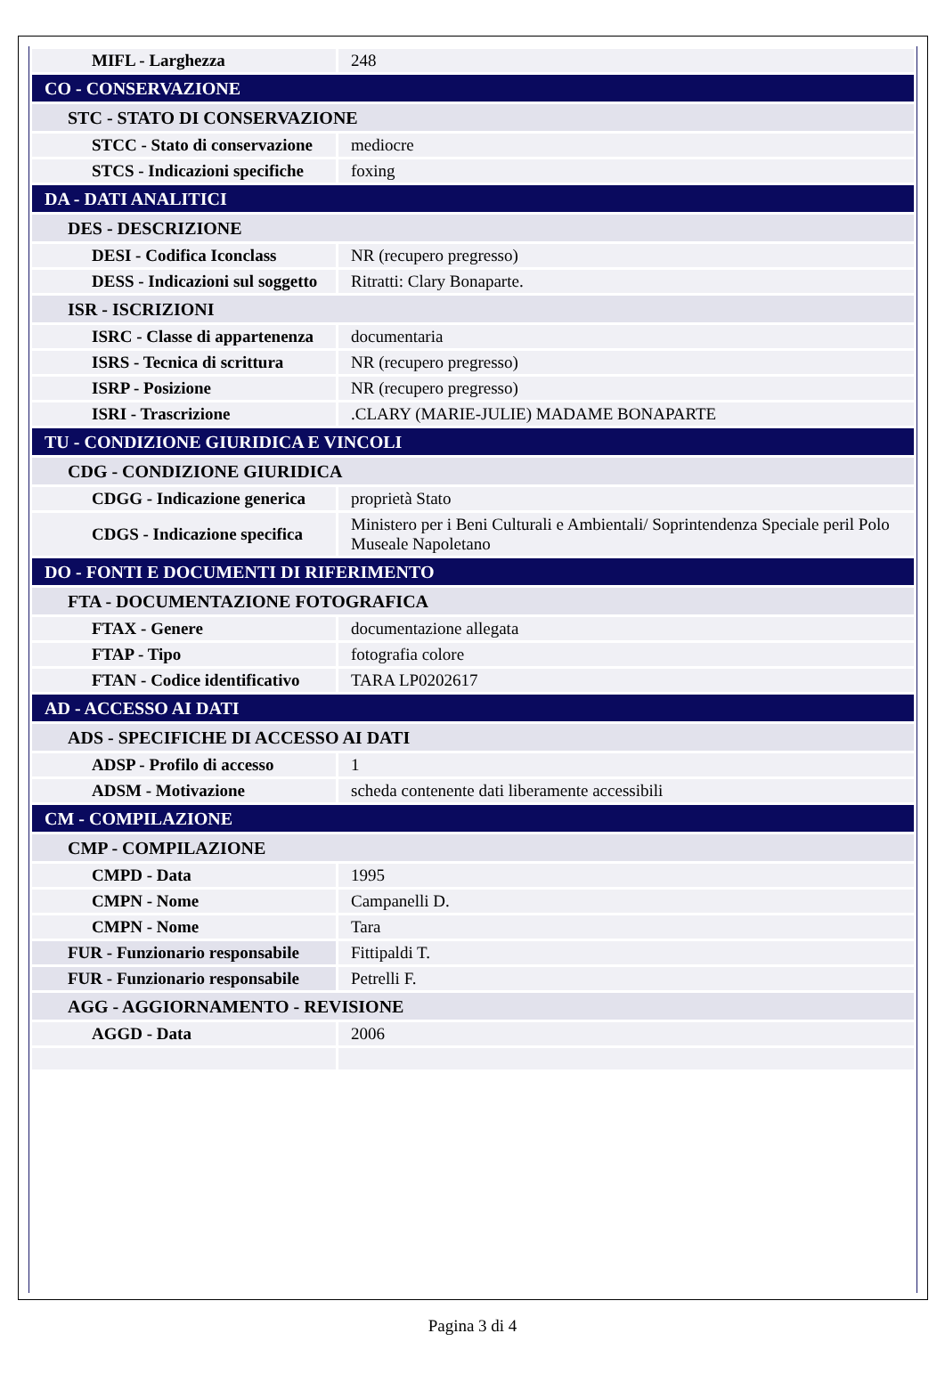| MIFL - Larghezza | 248 |
| CO - CONSERVAZIONE | |
| STC - STATO DI CONSERVAZIONE | |
| STCC - Stato di conservazione | mediocre |
| STCS - Indicazioni specifiche | foxing |
| DA - DATI ANALITICI | |
| DES - DESCRIZIONE | |
| DESI - Codifica Iconclass | NR (recupero pregresso) |
| DESS - Indicazioni sul soggetto | Ritratti: Clary Bonaparte. |
| ISR - ISCRIZIONI | |
| ISRC - Classe di appartenenza | documentaria |
| ISRS - Tecnica di scrittura | NR (recupero pregresso) |
| ISRP - Posizione | NR (recupero pregresso) |
| ISRI - Trascrizione | .CLARY (MARIE-JULIE) MADAME BONAPARTE |
| TU - CONDIZIONE GIURIDICA E VINCOLI | |
| CDG - CONDIZIONE GIURIDICA | |
| CDGG - Indicazione generica | proprietà Stato |
| CDGS - Indicazione specifica | Ministero per i Beni Culturali e Ambientali/ Soprintendenza Speciale peril Polo Museale Napoletano |
| DO - FONTI E DOCUMENTI DI RIFERIMENTO | |
| FTA - DOCUMENTAZIONE FOTOGRAFICA | |
| FTAX - Genere | documentazione allegata |
| FTAP - Tipo | fotografia colore |
| FTAN - Codice identificativo | TARA LP0202617 |
| AD - ACCESSO AI DATI | |
| ADS - SPECIFICHE DI ACCESSO AI DATI | |
| ADSP - Profilo di accesso | 1 |
| ADSM - Motivazione | scheda contenente dati liberamente accessibili |
| CM - COMPILAZIONE | |
| CMP - COMPILAZIONE | |
| CMPD - Data | 1995 |
| CMPN - Nome | Campanelli D. |
| CMPN - Nome | Tara |
| FUR - Funzionario responsabile | Fittipaldi T. |
| FUR - Funzionario responsabile | Petrelli F. |
| AGG - AGGIORNAMENTO - REVISIONE | |
| AGGD - Data | 2006 |
Pagina 3 di 4